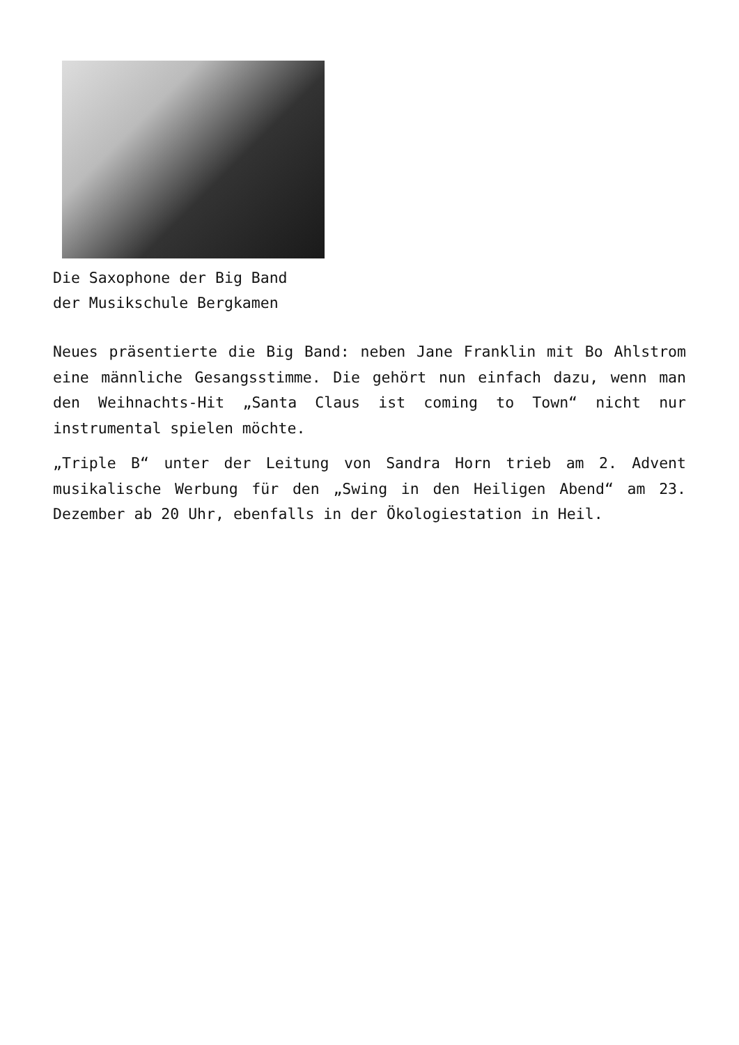Die Saxophone der Big Band
der Musikschule Bergkamen
Neues präsentierte die Big Band: neben Jane Franklin mit Bo Ahlstrom eine männliche Gesangsstimme. Die gehört nun einfach dazu, wenn man den Weihnachts-Hit „Santa Claus ist coming to Town“ nicht nur instrumental spielen möchte.
„Triple B“ unter der Leitung von Sandra Horn trieb am 2. Advent musikalische Werbung für den „Swing in den Heiligen Abend“ am 23. Dezember ab 20 Uhr, ebenfalls in der Ökologiestation in Heil.